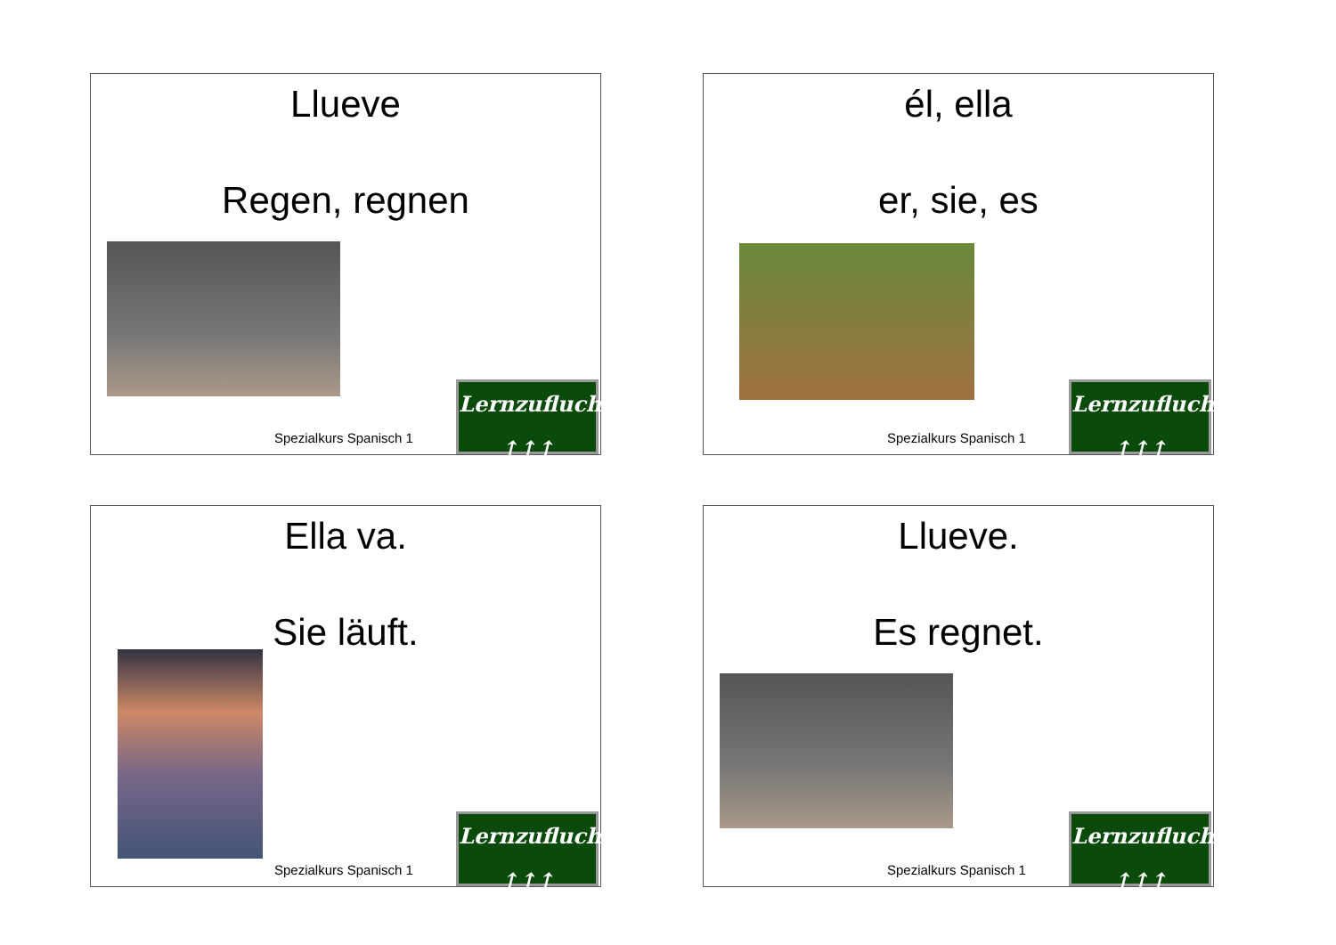Llueve
Regen, regnen
Spezialkurs Spanisch 1
Lernzuflucht
↑↑↑
él, ella
er, sie, es
Spezialkurs Spanisch 1
Lernzuflucht
↑↑↑
Ella va.
Sie läuft.
Spezialkurs Spanisch 1
Lernzuflucht
↑↑↑
Llueve.
Es regnet.
Spezialkurs Spanisch 1
Lernzuflucht
↑↑↑